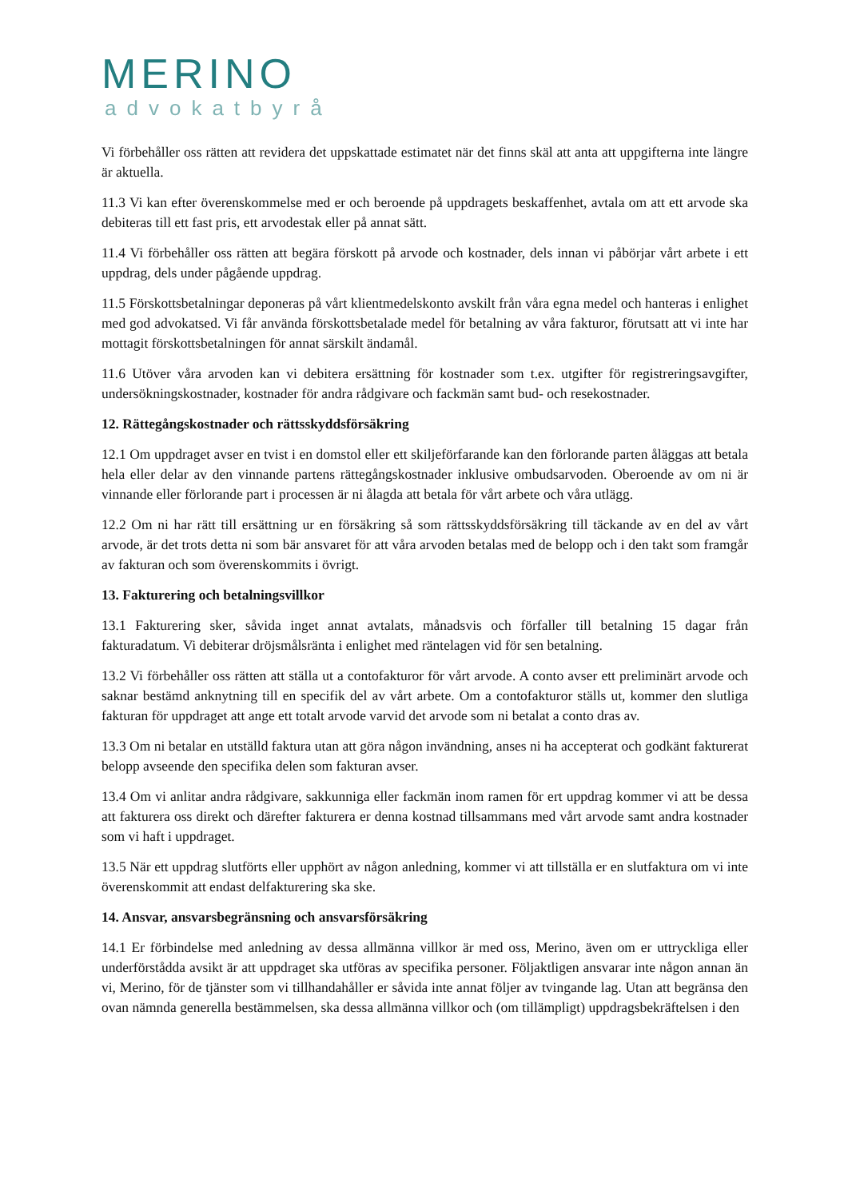MERINO
advokatbyrå
Vi förbehåller oss rätten att revidera det uppskattade estimatet när det finns skäl att anta att uppgifterna inte längre är aktuella.
11.3 Vi kan efter överenskommelse med er och beroende på uppdragets beskaffenhet, avtala om att ett arvode ska debiteras till ett fast pris, ett arvodestak eller på annat sätt.
11.4 Vi förbehåller oss rätten att begära förskott på arvode och kostnader, dels innan vi påbörjar vårt arbete i ett uppdrag, dels under pågående uppdrag.
11.5 Förskottsbetalningar deponeras på vårt klientmedelskonto avskilt från våra egna medel och hanteras i enlighet med god advokatsed. Vi får använda förskottsbetalade medel för betalning av våra fakturor, förutsatt att vi inte har mottagit förskottsbetalningen för annat särskilt ändamål.
11.6 Utöver våra arvoden kan vi debitera ersättning för kostnader som t.ex. utgifter för registreringsavgifter, undersökningskostnader, kostnader för andra rådgivare och fackmän samt bud- och resekostnader.
12. Rättegångskostnader och rättsskyddsförsäkring
12.1 Om uppdraget avser en tvist i en domstol eller ett skiljeförfarande kan den förlorande parten åläggas att betala hela eller delar av den vinnande partens rättegångskostnader inklusive ombudsarvoden. Oberoende av om ni är vinnande eller förlorande part i processen är ni ålagda att betala för vårt arbete och våra utlägg.
12.2 Om ni har rätt till ersättning ur en försäkring så som rättsskyddsförsäkring till täckande av en del av vårt arvode, är det trots detta ni som bär ansvaret för att våra arvoden betalas med de belopp och i den takt som framgår av fakturan och som överenskommits i övrigt.
13. Fakturering och betalningsvillkor
13.1 Fakturering sker, såvida inget annat avtalats, månadsvis och förfaller till betalning 15 dagar från fakturadatum. Vi debiterar dröjsmålsränta i enlighet med räntelagen vid för sen betalning.
13.2 Vi förbehåller oss rätten att ställa ut a contofakturor för vårt arvode. A conto avser ett preliminärt arvode och saknar bestämd anknytning till en specifik del av vårt arbete. Om a contofakturor ställs ut, kommer den slutliga fakturan för uppdraget att ange ett totalt arvode varvid det arvode som ni betalat a conto dras av.
13.3 Om ni betalar en utställd faktura utan att göra någon invändning, anses ni ha accepterat och godkänt fakturerat belopp avseende den specifika delen som fakturan avser.
13.4 Om vi anlitar andra rådgivare, sakkunniga eller fackmän inom ramen för ert uppdrag kommer vi att be dessa att fakturera oss direkt och därefter fakturera er denna kostnad tillsammans med vårt arvode samt andra kostnader som vi haft i uppdraget.
13.5 När ett uppdrag slutförts eller upphört av någon anledning, kommer vi att tillställa er en slutfaktura om vi inte överenskommit att endast delfakturering ska ske.
14. Ansvar, ansvarsbegränsning och ansvarsförsäkring
14.1 Er förbindelse med anledning av dessa allmänna villkor är med oss, Merino, även om er uttryckliga eller underförstådda avsikt är att uppdraget ska utföras av specifika personer. Följaktligen ansvarar inte någon annan än vi, Merino, för de tjänster som vi tillhandahåller er såvida inte annat följer av tvingande lag. Utan att begränsa den ovan nämnda generella bestämmelsen, ska dessa allmänna villkor och (om tillämpligt) uppdragsbekräftelsen i den